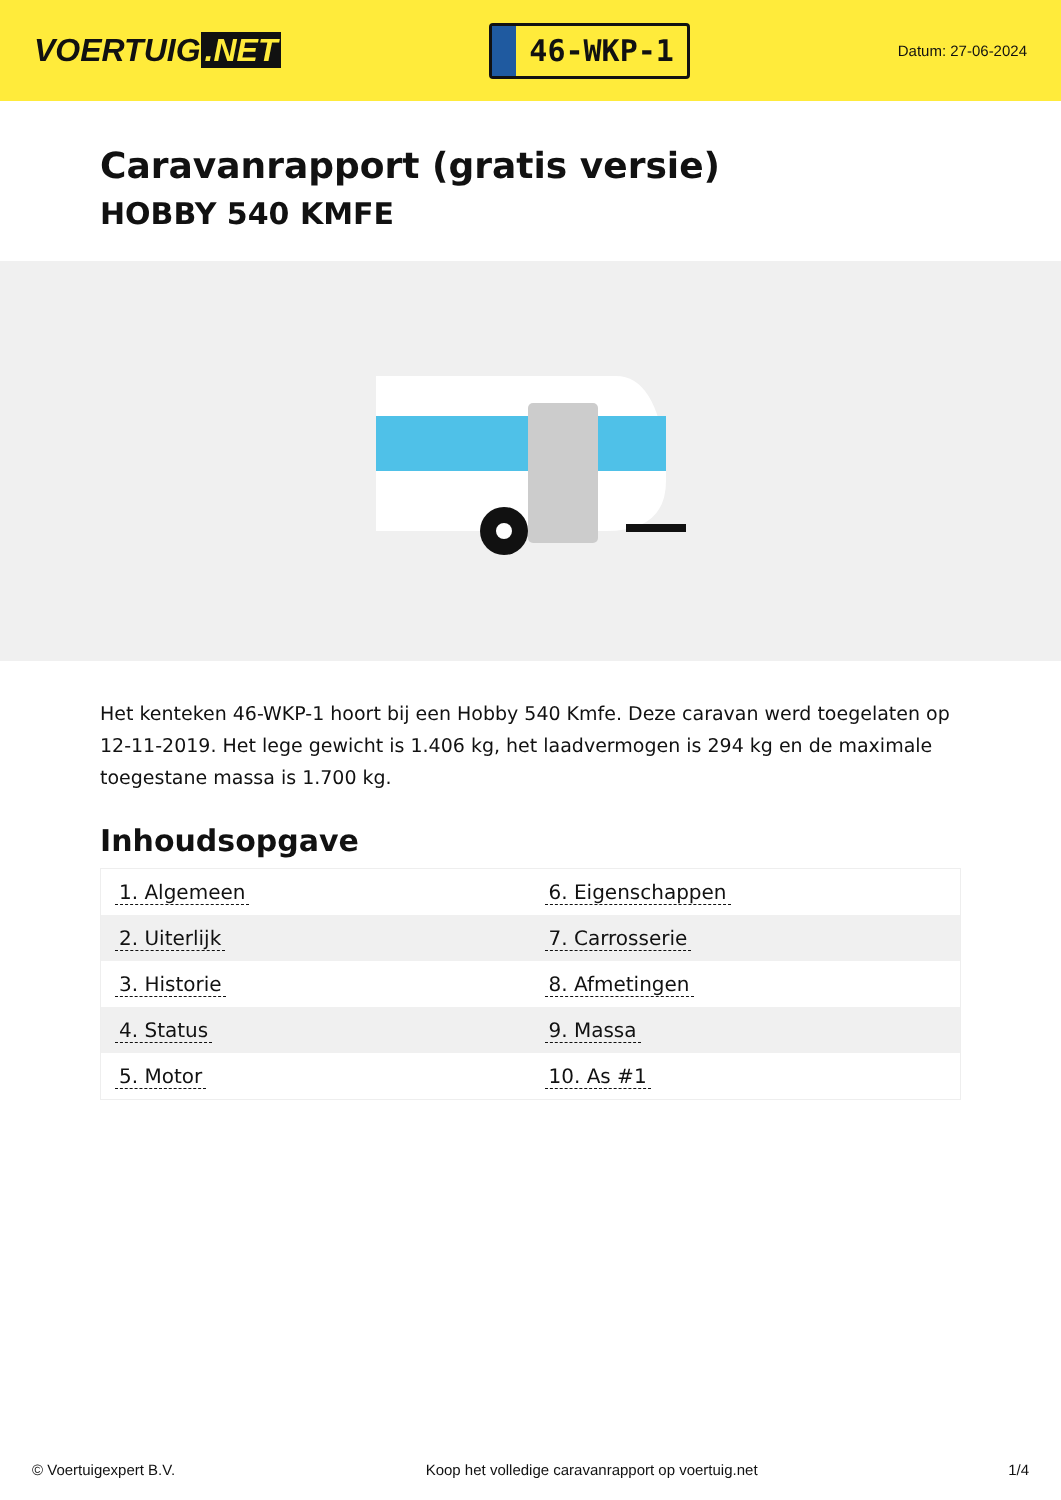VOERTUIG.NET
46-WKP-1
Datum: 27-06-2024
Caravanrapport (gratis versie)
HOBBY 540 KMFE
Het kenteken 46-WKP-1 hoort bij een Hobby 540 Kmfe. Deze caravan werd toegelaten op 12-11-2019. Het lege gewicht is 1.406 kg, het laadvermogen is 294 kg en de maximale toegestane massa is 1.700 kg.
Inhoudsopgave
| 1. Algemeen | 6. Eigenschappen |
| 2. Uiterlijk | 7. Carrosserie |
| 3. Historie | 8. Afmetingen |
| 4. Status | 9. Massa |
| 5. Motor | 10. As #1 |
© Voertuigexpert B.V. Koop het volledige caravanrapport op voertuig.net 1/4